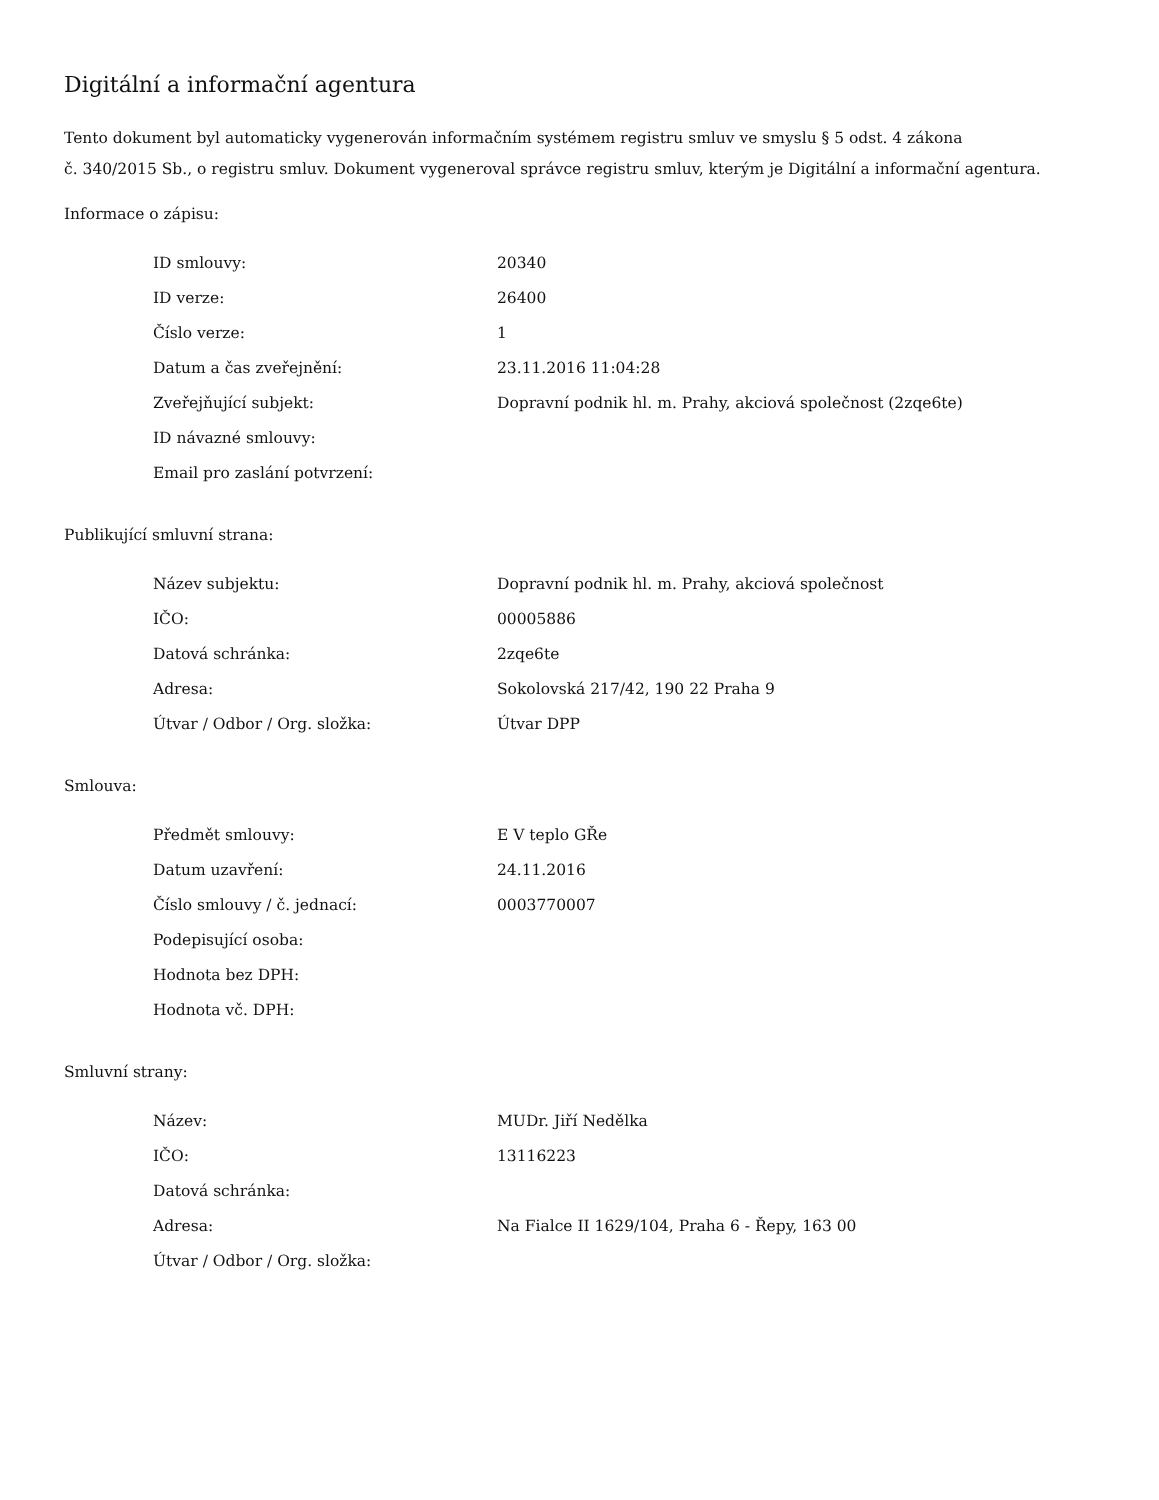Digitální a informační agentura
Tento dokument byl automaticky vygenerován informačním systémem registru smluv ve smyslu § 5 odst. 4 zákona
č. 340/2015 Sb., o registru smluv. Dokument vygeneroval správce registru smluv, kterým je Digitální a informační agentura.
Informace o zápisu:
| ID smlouvy: | 20340 |
| ID verze: | 26400 |
| Číslo verze: | 1 |
| Datum a čas zveřejnění: | 23.11.2016 11:04:28 |
| Zveřejňující subjekt: | Dopravní podnik hl. m. Prahy, akciová společnost (2zqe6te) |
| ID návazné smlouvy: | |
| Email pro zaslání potvrzení: | |
Publikující smluvní strana:
| Název subjektu: | Dopravní podnik hl. m. Prahy, akciová společnost |
| IČO: | 00005886 |
| Datová schránka: | 2zqe6te |
| Adresa: | Sokolovská 217/42, 190 22 Praha 9 |
| Útvar / Odbor / Org. složka: | Útvar DPP |
Smlouva:
| Předmět smlouvy: | E V teplo GŘe |
| Datum uzavření: | 24.11.2016 |
| Číslo smlouvy / č. jednací: | 0003770007 |
| Podepisující osoba: | |
| Hodnota bez DPH: | |
| Hodnota vč. DPH: | |
Smluvní strany:
| Název: | MUDr. Jiří Nedělka |
| IČO: | 13116223 |
| Datová schránka: | |
| Adresa: | Na Fialce II 1629/104, Praha 6 - Řepy, 163 00 |
| Útvar / Odbor / Org. složka: | |